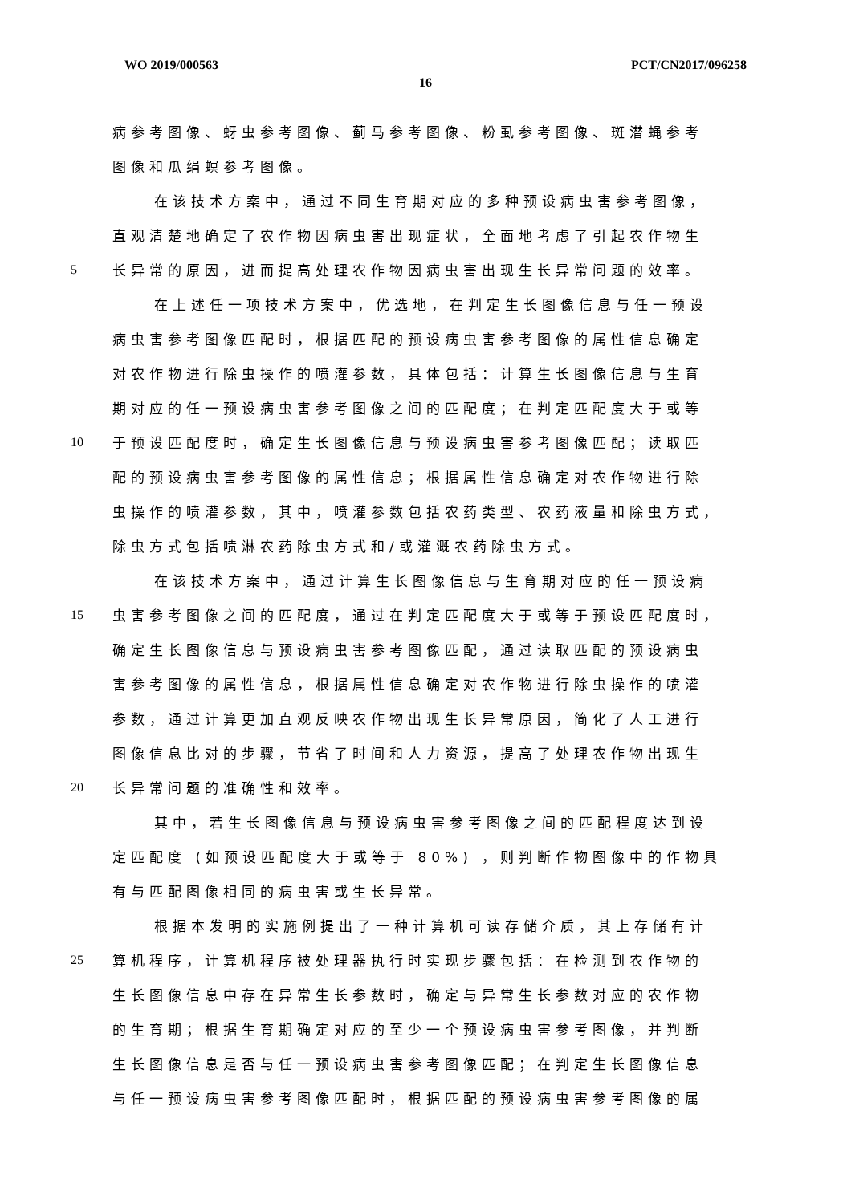WO 2019/000563 PCT/CN2017/096258
16
病参考图像、蚜虫参考图像、蓟马参考图像、粉虱参考图像、斑潜蝇参考
图像和瓜绢螟参考图像。
在该技术方案中，通过不同生育期对应的多种预设病虫害参考图像，
直观清楚地确定了农作物因病虫害出现症状，全面地考虑了引起农作物生
5 长异常的原因，进而提高处理农作物因病虫害出现生长异常问题的效率。
在上述任一项技术方案中，优选地，在判定生长图像信息与任一预设
病虫害参考图像匹配时，根据匹配的预设病虫害参考图像的属性信息确定
对农作物进行除虫操作的喷灌参数，具体包括：计算生长图像信息与生育
期对应的任一预设病虫害参考图像之间的匹配度；在判定匹配度大于或等
10 于预设匹配度时，确定生长图像信息与预设病虫害参考图像匹配；读取匹
配的预设病虫害参考图像的属性信息；根据属性信息确定对农作物进行除
虫操作的喷灌参数，其中，喷灌参数包括农药类型、农药液量和除虫方式，
除虫方式包括喷淋农药除虫方式和/或灌溉农药除虫方式。
在该技术方案中，通过计算生长图像信息与生育期对应的任一预设病
15 虫害参考图像之间的匹配度，通过在判定匹配度大于或等于预设匹配度时，
确定生长图像信息与预设病虫害参考图像匹配，通过读取匹配的预设病虫
害参考图像的属性信息，根据属性信息确定对农作物进行除虫操作的喷灌
参数，通过计算更加直观反映农作物出现生长异常原因，简化了人工进行
图像信息比对的步骤，节省了时间和人力资源，提高了处理农作物出现生
20 长异常问题的准确性和效率。
其中，若生长图像信息与预设病虫害参考图像之间的匹配程度达到设
定匹配度 (如预设匹配度大于或等于 80%) ，则判断作物图像中的作物具
有与匹配图像相同的病虫害或生长异常。
根据本发明的实施例提出了一种计算机可读存储介质，其上存储有计
25 算机程序，计算机程序被处理器执行时实现步骤包括：在检测到农作物的
生长图像信息中存在异常生长参数时，确定与异常生长参数对应的农作物
的生育期；根据生育期确定对应的至少一个预设病虫害参考图像，并判断
生长图像信息是否与任一预设病虫害参考图像匹配；在判定生长图像信息
与任一预设病虫害参考图像匹配时，根据匹配的预设病虫害参考图像的属